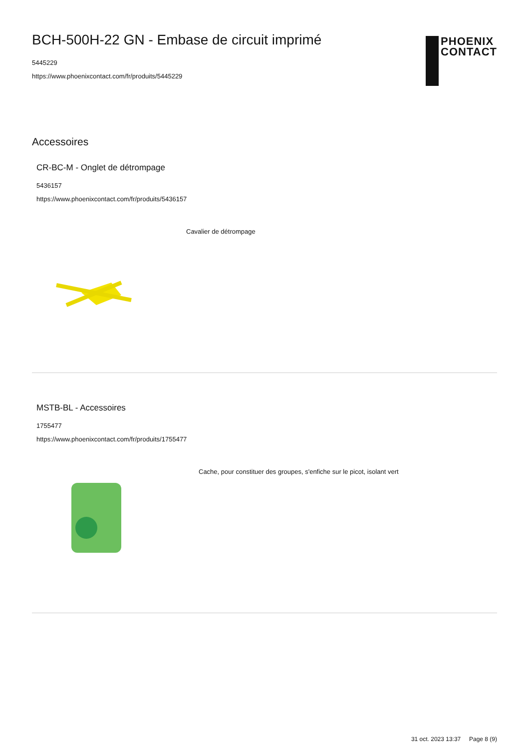BCH-500H-22 GN - Embase de circuit imprimé
5445229
https://www.phoenixcontact.com/fr/produits/5445229
PHOENIX
CONTACT
Accessoires
CR-BC-M - Onglet de détrompage
5436157
https://www.phoenixcontact.com/fr/produits/5436157
Cavalier de détrompage
MSTB-BL - Accessoires
1755477
https://www.phoenixcontact.com/fr/produits/1755477
Cache, pour constituer des groupes, s'enfiche sur le picot, isolant vert
31 oct. 2023 13:37 Page 8 (9)